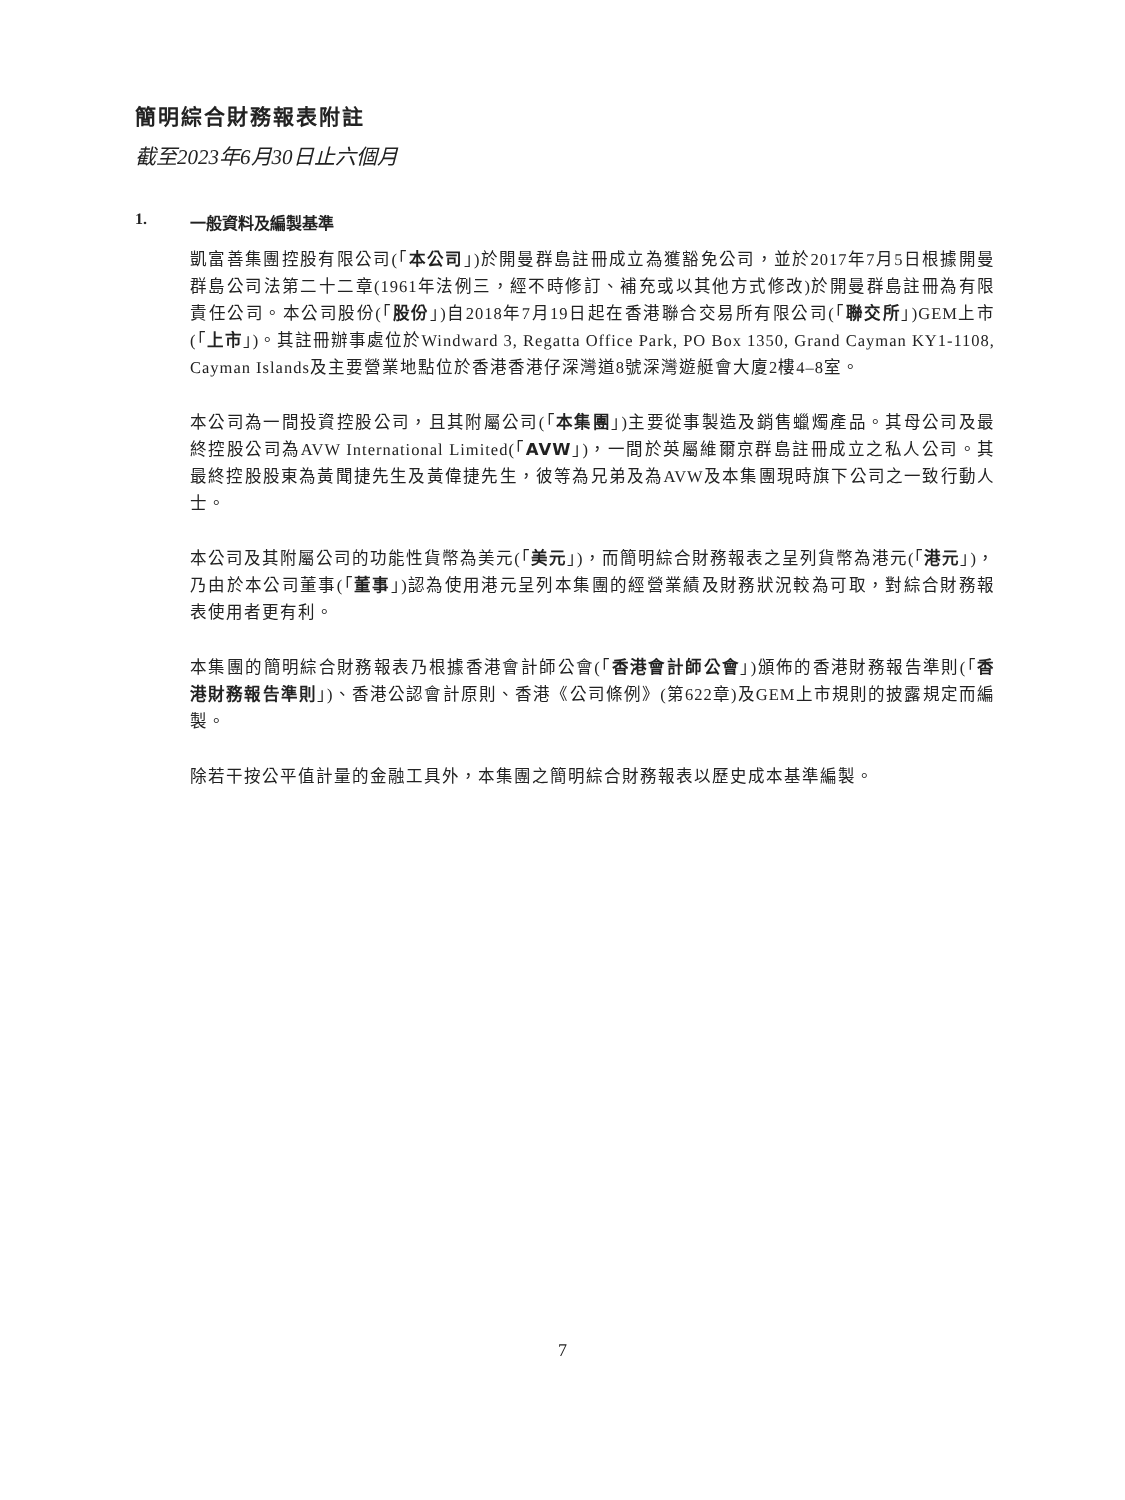簡明綜合財務報表附註
截至2023年6月30日止六個月
1. 一般資料及編製基準
凱富善集團控股有限公司(「本公司」)於開曼群島註冊成立為獲豁免公司，並於2017年7月5日根據開曼群島公司法第二十二章(1961年法例三，經不時修訂、補充或以其他方式修改)於開曼群島註冊為有限責任公司。本公司股份(「股份」)自2018年7月19日起在香港聯合交易所有限公司(「聯交所」)GEM上市(「上市」)。其註冊辦事處位於Windward 3, Regatta Office Park, PO Box 1350, Grand Cayman KY1-1108, Cayman Islands及主要營業地點位於香港香港仔深灣道8號深灣遊艇會大廈2樓4–8室。
本公司為一間投資控股公司，且其附屬公司(「本集團」)主要從事製造及銷售蠟燭產品。其母公司及最終控股公司為AVW International Limited(「AVW」)，一間於英屬維爾京群島註冊成立之私人公司。其最終控股股東為黃聞捷先生及黃偉捷先生，彼等為兄弟及為AVW及本集團現時旗下公司之一致行動人士。
本公司及其附屬公司的功能性貨幣為美元(「美元」)，而簡明綜合財務報表之呈列貨幣為港元(「港元」)，乃由於本公司董事(「董事」)認為使用港元呈列本集團的經營業績及財務狀況較為可取，對綜合財務報表使用者更有利。
本集團的簡明綜合財務報表乃根據香港會計師公會(「香港會計師公會」)頒佈的香港財務報告準則(「香港財務報告準則」)、香港公認會計原則、香港《公司條例》(第622章)及GEM上市規則的披露規定而編製。
除若干按公平值計量的金融工具外，本集團之簡明綜合財務報表以歷史成本基準編製。
7